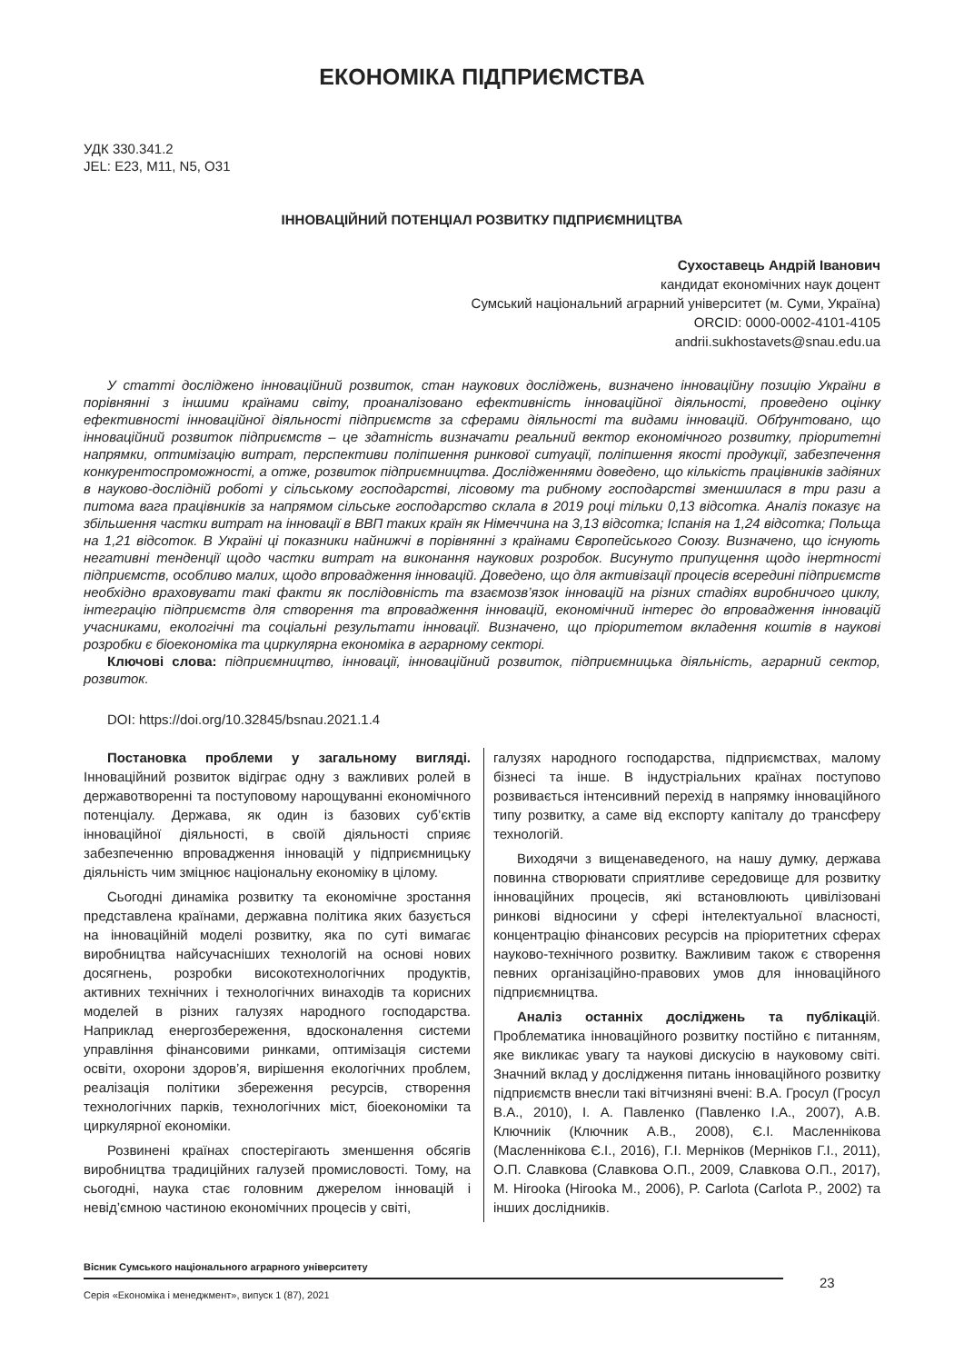ЕКОНОМІКА ПІДПРИЄМСТВА
УДК 330.341.2
JEL: E23, M11, N5, O31
ІННОВАЦІЙНИЙ ПОТЕНЦІАЛ РОЗВИТКУ ПІДПРИЄМНИЦТВА
Сухоставець Андрій Іванович
кандидат економічних наук доцент
Сумський національний аграрний університет (м. Суми, Україна)
ORCID: 0000-0002-4101-4105
andrii.sukhostavets@snau.edu.ua
У статті досліджено інноваційний розвиток, стан наукових досліджень, визначено інноваційну позицію України в порівнянні з іншими країнами світу, проаналізовано ефективність інноваційної діяльності, проведено оцінку ефективності інноваційної діяльності підприємств за сферами діяльності та видами інновацій. Обґрунтовано, що інноваційний розвиток підприємств – це здатність визначати реальний вектор економічного розвитку, пріоритетні напрямки, оптимізацію витрат, перспективи поліпшення ринкової ситуації, поліпшення якості продукції, забезпечення конкурентоспроможності, а отже, розвиток підприємництва. Дослідженнями доведено, що кількість працівників задіяних в науково-дослідній роботі у сільському господарстві, лісовому та рибному господарстві зменшилася в три рази а питома вага працівників за напрямом сільське господарство склала в 2019 році тільки 0,13 відсотка. Аналіз показує на збільшення частки витрат на інновації в ВВП таких країн як Німеччина на 3,13 відсотка; Іспанія на 1,24 відсотка; Польща на 1,21 відсоток. В Україні ці показники найнижчі в порівнянні з країнами Європейського Союзу. Визначено, що існують негативні тенденції щодо частки витрат на виконання наукових розробок. Висунуто припущення щодо інертності підприємств, особливо малих, щодо впровадження інновацій. Доведено, що для активізації процесів всередині підприємств необхідно враховувати такі факти як послідовність та взаємозв’язок інновацій на різних стадіях виробничого циклу, інтеграцію підприємств для створення та впровадження інновацій, економічний інтерес до впровадження інновацій учасниками, екологічні та соціальні результати інновації. Визначено, що пріоритетом вкладення коштів в наукові розробки є біоекономіка та циркулярна економіка в аграрному секторі.
Ключові слова: підприємництво, інновації, інноваційний розвиток, підприємницька діяльність, аграрний сектор, розвиток.
DOI: https://doi.org/10.32845/bsnau.2021.1.4
Постановка проблеми у загальному вигляді. Інноваційний розвиток відіграє одну з важливих ролей в державотворенні та поступовому нарощуванні економічного потенціалу. Держава, як один із базових суб’єктів інноваційної діяльності, в своїй діяльності сприяє забезпеченню впровадження інновацій у підприємницьку діяльність чим зміцнює національну економіку в цілому.
Сьогодні динаміка розвитку та економічне зростання представлена країнами, державна політика яких базується на інноваційній моделі розвитку, яка по суті вимагає виробництва найсучасніших технологій на основі нових досягнень, розробки високотехнологічних продуктів, активних технічних і технологічних винаходів та корисних моделей в різних галузях народного господарства. Наприклад енергозбереження, вдосконалення системи управління фінансовими ринками, оптимізація системи освіти, охорони здоров’я, вирішення екологічних проблем, реалізація політики збереження ресурсів, створення технологічних парків, технологічних міст, біоекономіки та циркулярної економіки.
Розвинені країнах спостерігають зменшення обсягів виробництва традиційних галузей промисловості. Тому, на сьогодні, наука стає головним джерелом інновацій і невід’ємною частиною економічних процесів у світі,
галузях народного господарства, підприємствах, малому бізнесі та інше. В індустріальних країнах поступово розвивається інтенсивний перехід в напрямку інноваційного типу розвитку, а саме від експорту капіталу до трансферу технологій.
Виходячи з вищенаведеного, на нашу думку, держава повинна створювати сприятливе середовище для розвитку інноваційних процесів, які встановлюють цивілізовані ринкові відносини у сфері інтелектуальної власності, концентрацію фінансових ресурсів на пріоритетних сферах науково-технічного розвитку. Важливим також є створення певних організаційно-правових умов для інноваційного підприємництва.
Аналіз останніх досліджень та публікацій. Проблематика інноваційного розвитку постійно є питанням, яке викликає увагу та наукові дискусію в науковому світі. Значний вклад у дослідження питань інноваційного розвитку підприємств внесли такі вітчизняні вчені: В.А. Гросул (Гросул В.А., 2010), І. А. Павленко (Павленко І.А., 2007), А.В. Ключниік (Ключник А.В., 2008), Є.І. Масленнікова (Масленнікова Є.І., 2016), Г.І. Мерніков (Мерніков Г.І., 2011), О.П. Славкова (Славкова О.П., 2009, Славкова О.П., 2017), M. Hirooka (Hirooka M., 2006), P. Carlota (Carlota P., 2002) та інших дослідників.
Вісник Сумського національного аграрного університету
Серія «Економіка і менеджмент», випуск 1 (87), 2021
23